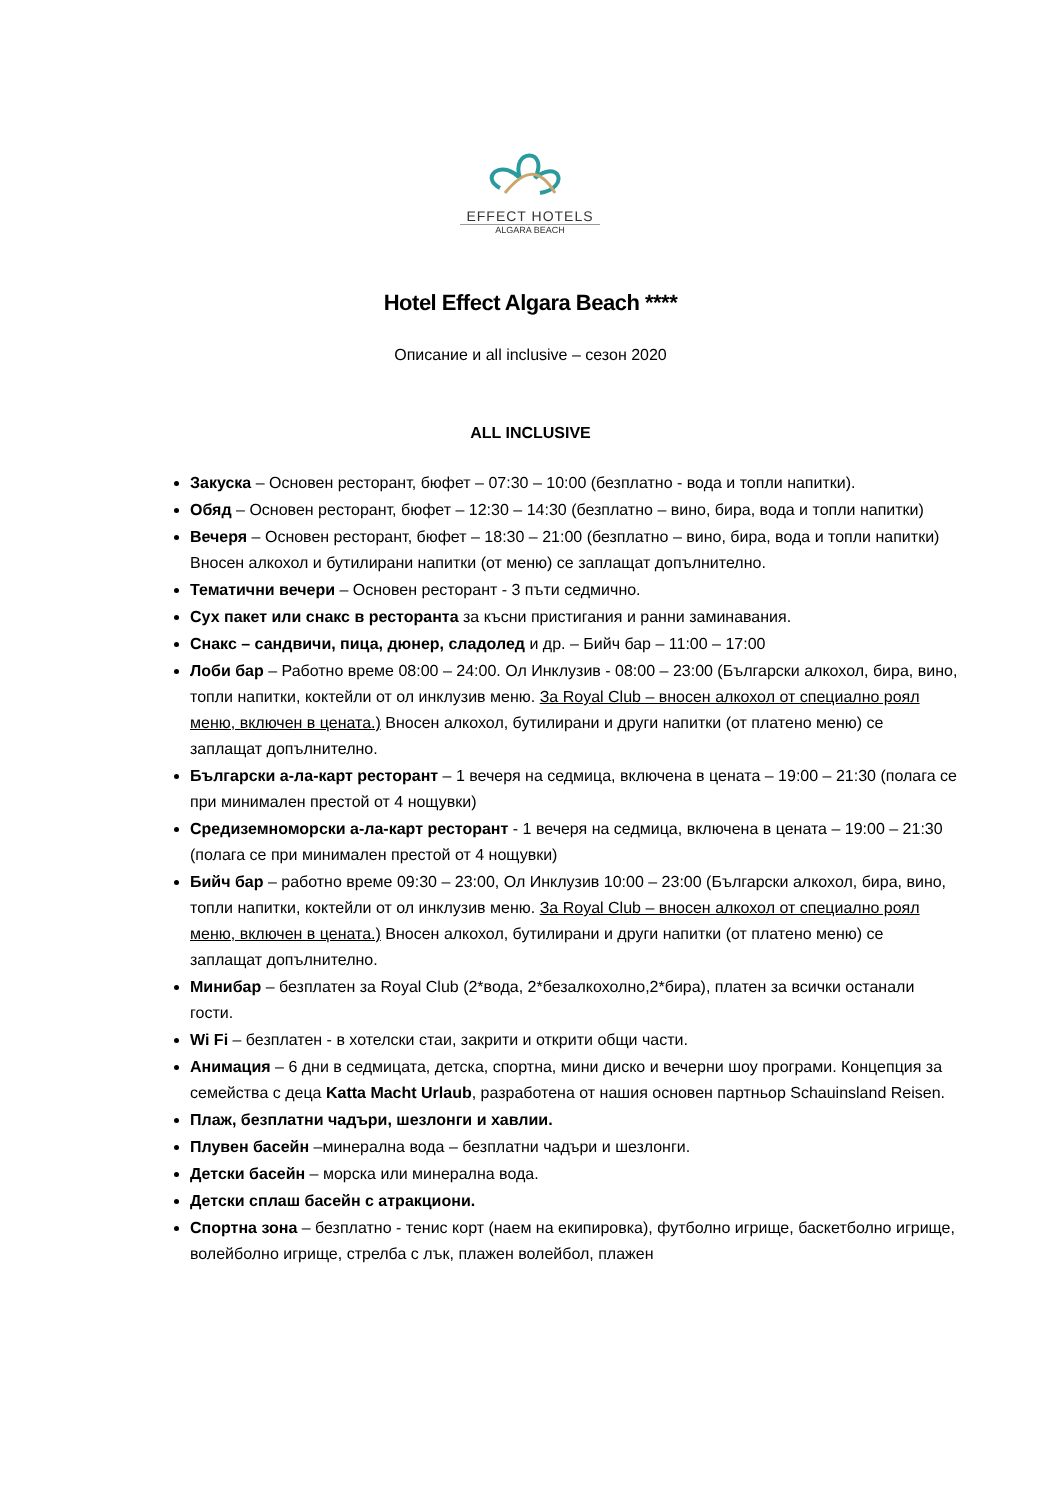EFFECT HOTELS
ALGARA BEACH
Hotel Effect Algara Beach ****
Описание и all inclusive – сезон 2020
ALL INCLUSIVE
Закуска – Основен ресторант, бюфет – 07:30 – 10:00 (безплатно - вода и топли напитки).
Обяд – Основен ресторант, бюфет – 12:30 – 14:30 (безплатно – вино, бира, вода и топли напитки)
Вечеря – Основен ресторант, бюфет – 18:30 – 21:00 (безплатно – вино, бира, вода и топли напитки) Вносен алкохол и бутилирани напитки (от меню) се заплащат допълнително.
Тематични вечери – Основен ресторант - 3 пъти седмично.
Сух пакет или снакс в ресторанта за късни пристигания и ранни заминавания.
Снакс – сандвичи, пица, дюнер, сладолед и др. – Бийч бар – 11:00 – 17:00
Лоби бар – Работно време 08:00 – 24:00. Ол Инклузив - 08:00 – 23:00 (Български алкохол, бира, вино, топли напитки, коктейли от ол инклузив меню. За Royal Club – вносен алкохол от специално роял меню, включен в цената.) Вносен алкохол, бутилирани и други напитки (от платено меню) се заплащат допълнително.
Български а-ла-карт ресторант – 1 вечеря на седмица, включена в цената – 19:00 – 21:30 (полага се при минимален престой от 4 нощувки)
Средиземноморски а-ла-карт ресторант - 1 вечеря на седмица, включена в цената – 19:00 – 21:30 (полага се при минимален престой от 4 нощувки)
Бийч бар – работно време 09:30 – 23:00, Ол Инклузив 10:00 – 23:00 (Български алкохол, бира, вино, топли напитки, коктейли от ол инклузив меню. За Royal Club – вносен алкохол от специално роял меню, включен в цената.) Вносен алкохол, бутилирани и други напитки (от платено меню) се заплащат допълнително.
Минибар – безплатен за Royal Club (2*вода, 2*безалкохолно,2*бира), платен за всички останали гости.
Wi Fi – безплатен - в хотелски стаи, закрити и открити общи части.
Анимация – 6 дни в седмицата, детска, спортна, мини диско и вечерни шоу програми. Концепция за семейства с деца Katta Macht Urlaub, разработена от нашия основен партньор Schauinsland Reisen.
Плаж, безплатни чадъри, шезлонги и хавлии.
Плувен басейн –минерална вода – безплатни чадъри и шезлонги.
Детски басейн – морска или минерална вода.
Детски сплаш басейн с атракциони.
Спортна зона – безплатно - тенис корт (наем на екипировка), футболно игрище, баскетболно игрище, волейболно игрище, стрелба с лък, плажен волейбол, плажен